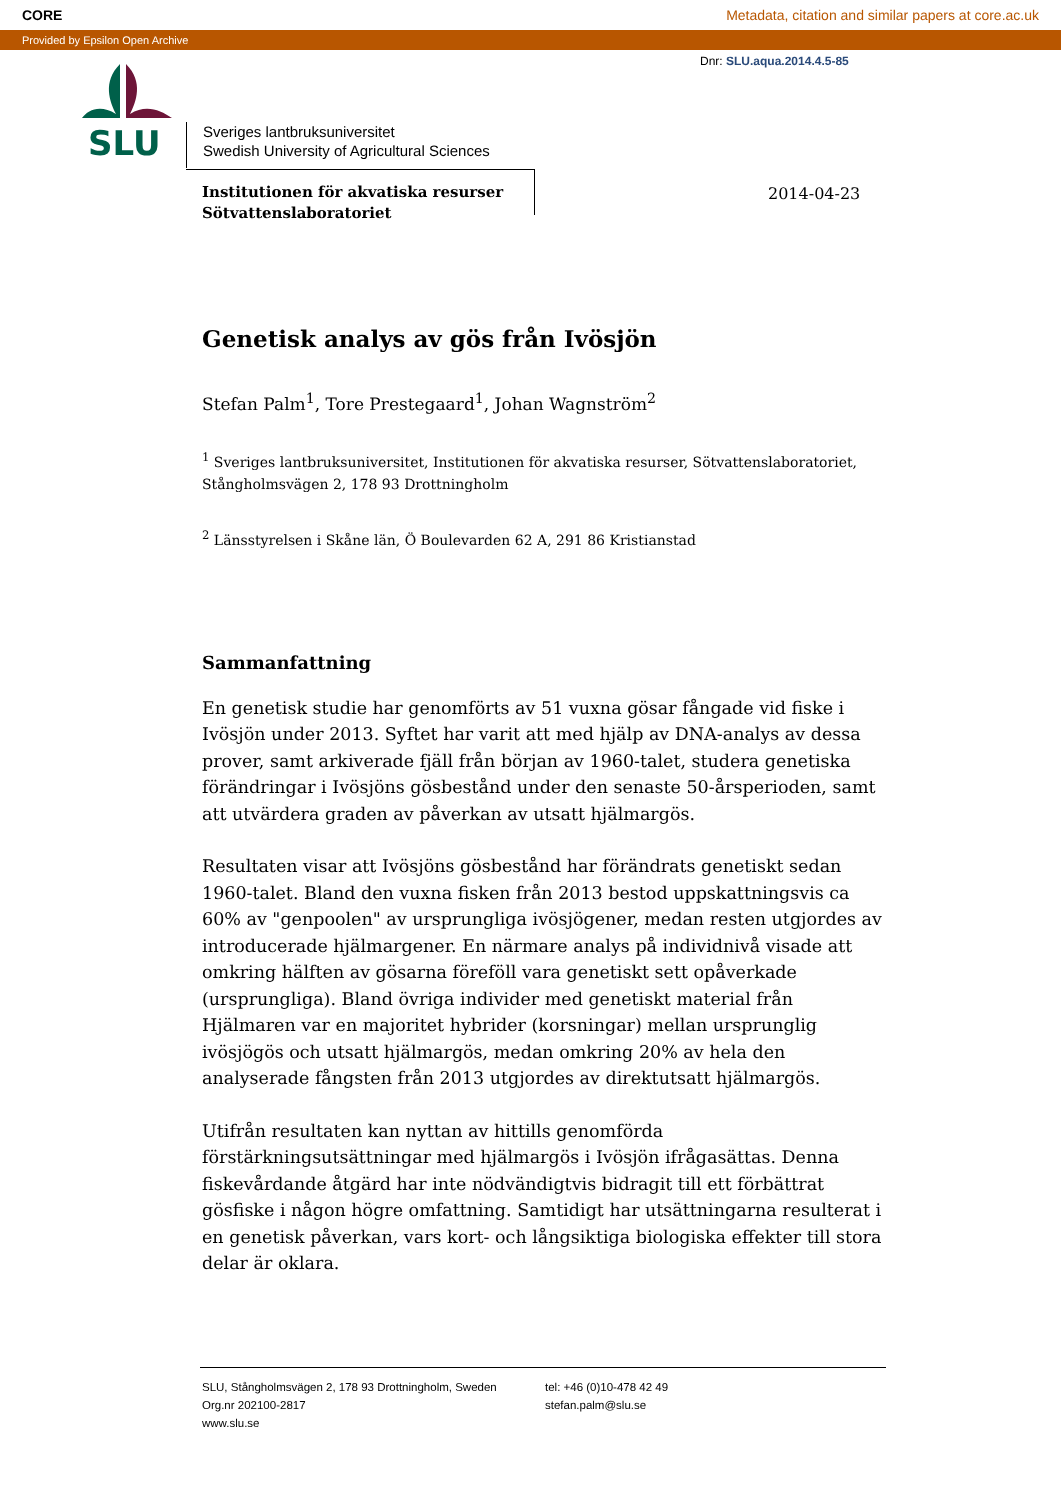CORE Metadata, citation and similar papers at core.ac.uk
Provided by Epsilon Open Archive
Dnr: SLU.aqua.2014.4.5-85
SLU
Sveriges lantbruksuniversitet
Swedish University of Agricultural Sciences
Institutionen för akvatiska resurser
Sötvattenslaboratoriet
2014-04-23
Genetisk analys av gös från Ivösjön
Stefan Palm<sup>1</sup>, Tore Prestegaard<sup>1</sup>, Johan Wagnström<sup>2</sup>
<sup>1</sup> Sveriges lantbruksuniversitet, Institutionen för akvatiska resurser, Sötvattenslaboratoriet, Stångholmsvägen 2, 178 93 Drottningholm
<sup>2</sup> Länsstyrelsen i Skåne län, Ö Boulevarden 62 A, 291 86 Kristianstad
Sammanfattning
En genetisk studie har genomförts av 51 vuxna gösar fångade vid fiske i Ivösjön under 2013. Syftet har varit att med hjälp av DNA-analys av dessa prover, samt arkiverade fjäll från början av 1960-talet, studera genetiska förändringar i Ivösjöns gösbestånd under den senaste 50-årsperioden, samt att utvärdera graden av påverkan av utsatt hjälmargös.
Resultaten visar att Ivösjöns gösbestånd har förändrats genetiskt sedan 1960-talet. Bland den vuxna fisken från 2013 bestod uppskattningsvis ca 60% av "genpoolen" av ursprungliga ivösjögener, medan resten utgjordes av introducerade hjälmargener. En närmare analys på individnivå visade att omkring hälften av gösarna föreföll vara genetiskt sett opåverkade (ursprungliga). Bland övriga individer med genetiskt material från Hjälmaren var en majoritet hybrider (korsningar) mellan ursprunglig ivösjögös och utsatt hjälmargös, medan omkring 20% av hela den analyserade fångsten från 2013 utgjordes av direktutsatt hjälmargös.
Utifrån resultaten kan nyttan av hittills genomförda förstärkningsutsättningar med hjälmargös i Ivösjön ifrågasättas. Denna fiskevårdande åtgärd har inte nödvändigtvis bidragit till ett förbättrat gösfiske i någon högre omfattning. Samtidigt har utsättningarna resulterat i en genetisk påverkan, vars kort- och långsiktiga biologiska effekter till stora delar är oklara.
SLU, Stångholmsvägen 2, 178 93 Drottningholm, Sweden
Org.nr 202100-2817
www.slu.se
tel: +46 (0)10-478 42 49
stefan.palm@slu.se